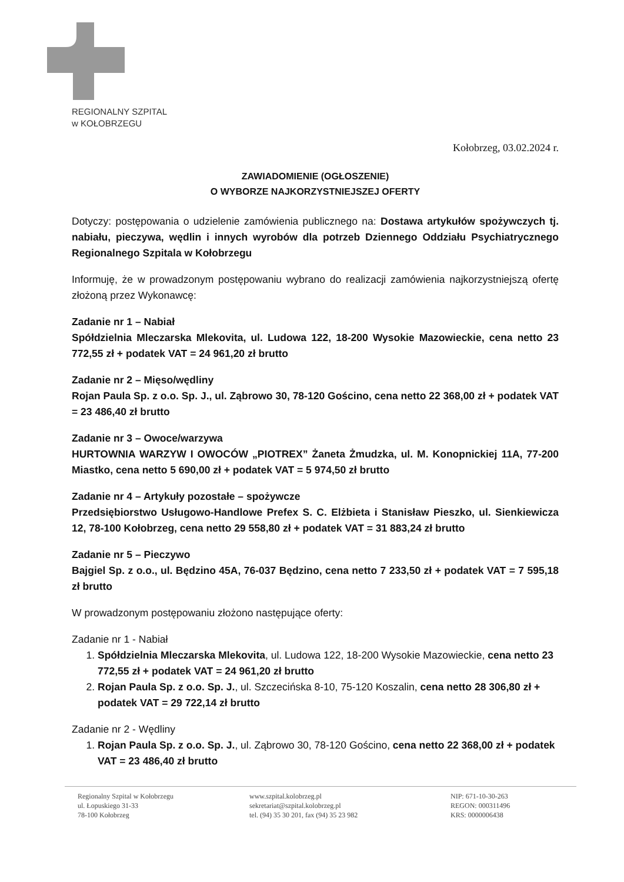REGIONALNY SZPITAL
w KOŁOBRZEGU
Kołobrzeg, 03.02.2024 r.
ZAWIADOMIENIE (OGŁOSZENIE)
O WYBORZE NAJKORZYSTNIEJSZEJ OFERTY
Dotyczy: postępowania o udzielenie zamówienia publicznego na: Dostawa artykułów spożywczych tj. nabiału, pieczywa, wędlin i innych wyrobów dla potrzeb Dziennego Oddziału Psychiatrycznego Regionalnego Szpitala w Kołobrzegu
Informuję, że w prowadzonym postępowaniu wybrano do realizacji zamówienia najkorzystniejszą ofertę złożoną przez Wykonawcę:
Zadanie nr 1 – Nabiał
Spółdzielnia Mleczarska Mlekovita, ul. Ludowa 122, 18-200 Wysokie Mazowieckie, cena netto 23 772,55 zł + podatek VAT = 24 961,20 zł brutto
Zadanie nr 2 – Mięso/wędliny
Rojan Paula Sp. z o.o. Sp. J., ul. Ząbrowo 30, 78-120 Gościno, cena netto 22 368,00 zł + podatek VAT = 23 486,40 zł brutto
Zadanie nr 3 – Owoce/warzywa
HURTOWNIA WARZYW I OWOCÓW „PIOTREX” Żaneta Żmudzka, ul. M. Konopnickiej 11A, 77-200 Miastko, cena netto 5 690,00 zł + podatek VAT = 5 974,50 zł brutto
Zadanie nr 4 – Artykuły pozostałe – spożywcze
Przedsiębiorstwo Usługowo-Handlowe Prefex S. C. Elżbieta i Stanisław Pieszko, ul. Sienkiewicza 12, 78-100 Kołobrzeg, cena netto 29 558,80 zł + podatek VAT = 31 883,24 zł brutto
Zadanie nr 5 – Pieczywo
Bajgiel Sp. z o.o., ul. Będzino 45A, 76-037 Będzino, cena netto 7 233,50 zł + podatek VAT = 7 595,18 zł brutto
W prowadzonym postępowaniu złożono następujące oferty:
Zadanie nr 1 - Nabiał
1. Spółdzielnia Mleczarska Mlekovita, ul. Ludowa 122, 18-200 Wysokie Mazowieckie, cena netto 23 772,55 zł + podatek VAT = 24 961,20 zł brutto
2. Rojan Paula Sp. z o.o. Sp. J., ul. Szczecińska 8-10, 75-120 Koszalin, cena netto 28 306,80 zł + podatek VAT = 29 722,14 zł brutto
Zadanie nr 2 - Wędliny
1. Rojan Paula Sp. z o.o. Sp. J., ul. Ząbrowo 30, 78-120 Gościno, cena netto 22 368,00 zł + podatek VAT = 23 486,40 zł brutto
Regionalny Szpital w Kołobrzegu
ul. Łopuskiego 31-33
78-100 Kołobrzeg
www.szpital.kolobrzeg.pl
sekretariat@szpital.kolobrzeg.pl
tel. (94) 35 30 201, fax (94) 35 23 982
NIP: 671-10-30-263
REGON: 000311496
KRS: 0000006438